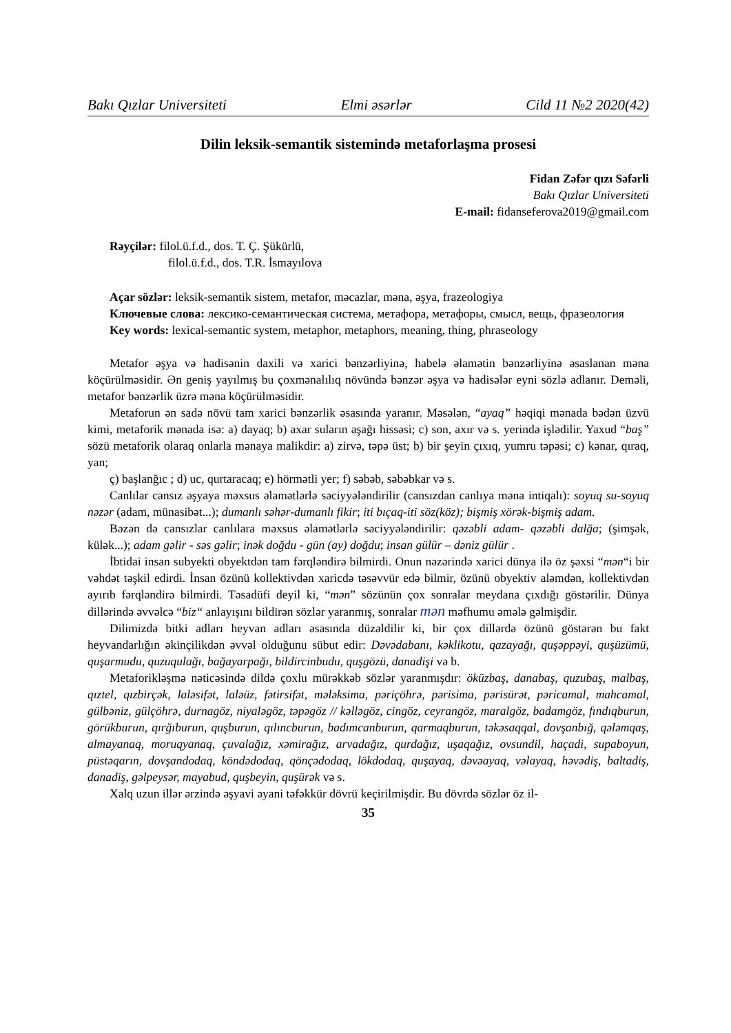Bakı Qızlar Universiteti Elmi əsərlər Cild 11 №2 2020(42)
Dilin leksik-semantik sistemində metaforlaşma prosesi
Fidan Zəfər qızı Səfərli
Bakı Qızlar Universiteti
E-mail: fidanseferova2019@gmail.com
Rəyçilər: filol.ü.f.d., dos. T. Ç. Şükürlü,
filol.ü.f.d., dos. T.R. İsmayılova
Açar sözlər: leksik-semantik sistem, metafor, məcazlar, məna, əşya, frazeologiya
Ключевые слова: лексико-семантическая система, метафора, метафоры, смысл, вещь, фразеология
Key words: lexical-semantic system, metaphor, metaphors, meaning, thing, phraseology
Metafor əşya və hadisənin daxili və xarici bənzərliyinə, habelə əlamətin bənzərliyinə əsaslanan məna köçürülməsidir. Ən geniş yayılmış bu çoxmənalılıq növündə bənzər əşya və hadisələr eyni sözlə adlanır. Deməli, metafor bənzərlik üzrə məna köçürülməsidir.
Metaforun ən sadə növü tam xarici bənzərlik əsasında yaranır. Məsələn, “ayaq” həqiqi mənada bədən üzvü kimi, metaforik mənada isə: a) dayaq; b) axar suların aşağı hissəsi; c) son, axır və s. yerində işlədilir. Yaxud “baş” sözü metaforik olaraq onlarla mənaya malikdir: a) zirvə, təpə üst; b) bir şeyin çıxıq, yumru təpəsi; c) kənar, qıraq, yan;
ç) başlanğıc ; d) uc, qurtaracaq; e) hörmətli yer; f) səbəb, səbəbkar və s.
Canlılar cansız əşyaya məxsus əlamətlərlə səciyyələndirilir (cansızdan canlıya məna intiqalı): soyuq su-soyuq nəzər (adam, münasibət...); dumanlı səhər-dumanlı fikir; iti bıçaq-iti söz(köz); bişmiş xörək-bişmiş adam.
Bəzən də cansızlar canlılara məxsus əlamətlərlə səciyyələndirilir: qəzəbli adam- qəzəbli dalğa; (şimşək, külək...); adam gəlir - səs gəlir; inək doğdu - gün (ay) doğdu; insan gülür – dəniz gülür .
İbtidai insan subyekti obyektdən tam fərqləndirə bilmirdi. Onun nəzərində xarici dünya ilə öz şəxsi “mən“i bir vəhdət təşkil edirdi. İnsan özünü kollektivdən xaricdə təsəvvür edə bilmir, özünü obyektiv aləmdən, kollektivdən ayırıb fərqləndirə bilmirdi. Təsadüfi deyil ki, “mən” sözünün çox sonralar meydana çıxdığı göstərilir. Dünya dillərində əvvəlcə “biz“ anlayışını bildirən sözlər yaranmış, sonralar mən məfhumu əmələ gəlmişdir.
Dilimizdə bitki adları heyvan adları əsasında düzəldilir ki, bir çox dillərdə özünü göstərən bu fakt heyvandarlığın əkinçilikdən əvvəl olduğunu sübut edir: Dəvədabanı, kəklikotu, qazayağı, quşəppəyi, quşüzümü, quşarmudu, quzuqulağı, bağayarpağı, bildircinbudu, quşgözü, danadişi və b.
Metaforikləşmə nəticəsində dildə çoxlu mürəkkəb sözlər yaranmışdır: öküzbaş, danabaş, quzubaş, malbaş, qıztel, qızbirçək, laləsifət, laləüz, fətirsifət, mələksima, pəriçöhrə, pərisima, pərisürət, pəricamal, mahcamal, gülbəniz, gülçöhrə, durnagöz, niyaləgöz, təpəgöz // kəlləgöz, cingöz, ceyrangöz, maralgöz, badamgöz, fındıqburun, görükburun, qırğıburun, quşburun, qılıncburun, badımcanburun, qarmaqburun, təkəsaqqal, dovşanbığ, qələmqaş, almayanaq, moruqyanaq, çuvalağız, xəmirağız, arvadağız, qurdağız, uşaqağız, ovsundil, haçadi, supaboyun, püstəqarın, dovşandodaq, köndədodaq, qönçədodaq, lökdodaq, quşayaq, dəvəayaq, vəlayaq, həvədiş, baltadiş, danadiş, gəlpeysər, mayabud, quşbeyin, quşürək və s.
Xalq uzun illər ərzində əşyavi əyani təfəkkür dövrü keçirilmişdir. Bu dövrdə sözlər öz il-
35